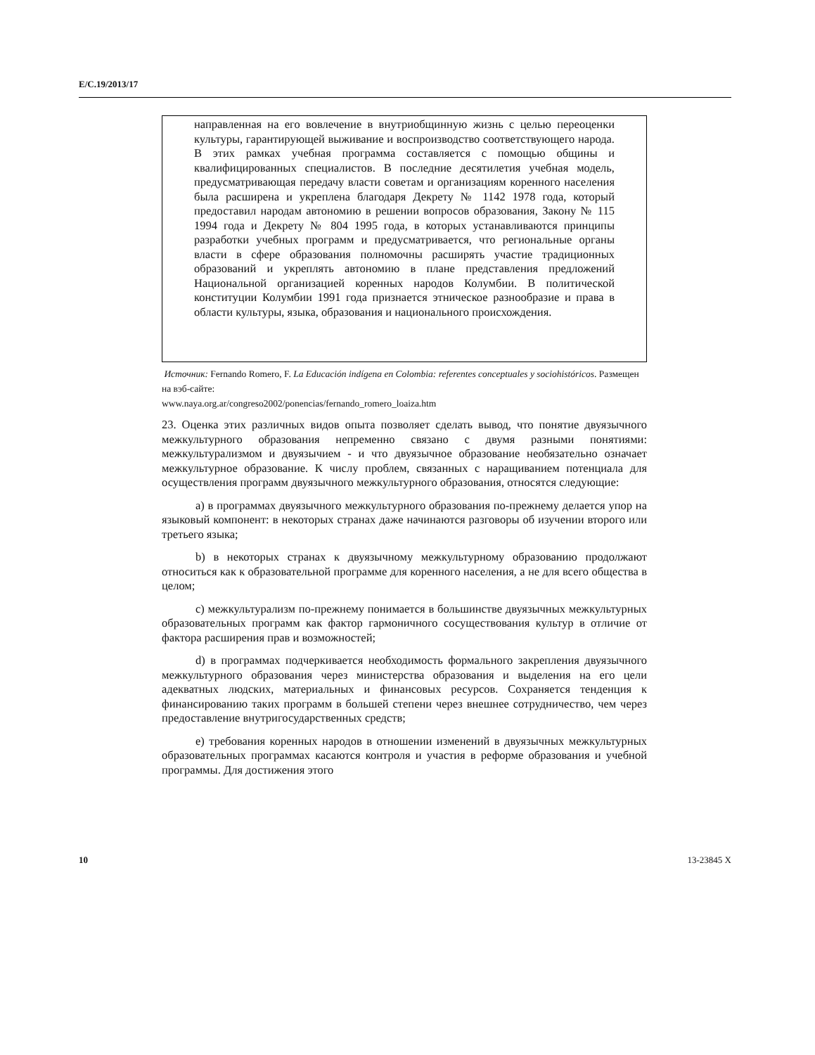E/C.19/2013/17
направленная на его вовлечение в внутриобщинную жизнь с целью переоценки культуры, гарантирующей выживание и воспроизводство соответствующего народа. В этих рамках учебная программа составляется с помощью общины и квалифицированных специалистов. В последние десятилетия учебная модель, предусматривающая передачу власти советам и организациям коренного населения была расширена и укреплена благодаря Декрету № 1142 1978 года, который предоставил народам автономию в решении вопросов образования, Закону № 115 1994 года и Декрету № 804 1995 года, в которых устанавливаются принципы разработки учебных программ и предусматривается, что региональные органы власти в сфере образования полномочны расширять участие традиционных образований и укреплять автономию в плане представления предложений Национальной организацией коренных народов Колумбии. В политической конституции Колумбии 1991 года признается этническое разнообразие и права в области культуры, языка, образования и национального происхождения.
Источник: Fernando Romero, F. La Educación indígena en Colombia: referentes conceptuales y sociohistóricos. Размещен на вэб-сайте:
www.naya.org.ar/congreso2002/ponencias/fernando_romero_loaiza.htm
23. Оценка этих различных видов опыта позволяет сделать вывод, что понятие двуязычного межкультурного образования непременно связано с двумя разными понятиями: межкультурализмом и двуязычием - и что двуязычное образование необязательно означает межкультурное образование. К числу проблем, связанных с наращиванием потенциала для осуществления программ двуязычного межкультурного образования, относятся следующие:
a) в программах двуязычного межкультурного образования по-прежнему делается упор на языковый компонент: в некоторых странах даже начинаются разговоры об изучении второго или третьего языка;
b) в некоторых странах к двуязычному межкультурному образованию продолжают относиться как к образовательной программе для коренного населения, а не для всего общества в целом;
c) межкультурализм по-прежнему понимается в большинстве двуязычных межкультурных образовательных программ как фактор гармоничного сосуществования культур в отличие от фактора расширения прав и возможностей;
d) в программах подчеркивается необходимость формального закрепления двуязычного межкультурного образования через министерства образования и выделения на его цели адекватных людских, материальных и финансовых ресурсов. Сохраняется тенденция к финансированию таких программ в большей степени через внешнее сотрудничество, чем через предоставление внутригосударственных средств;
e) требования коренных народов в отношении изменений в двуязычных межкультурных образовательных программах касаются контроля и участия в реформе образования и учебной программы. Для достижения этого
10 13-23845 X